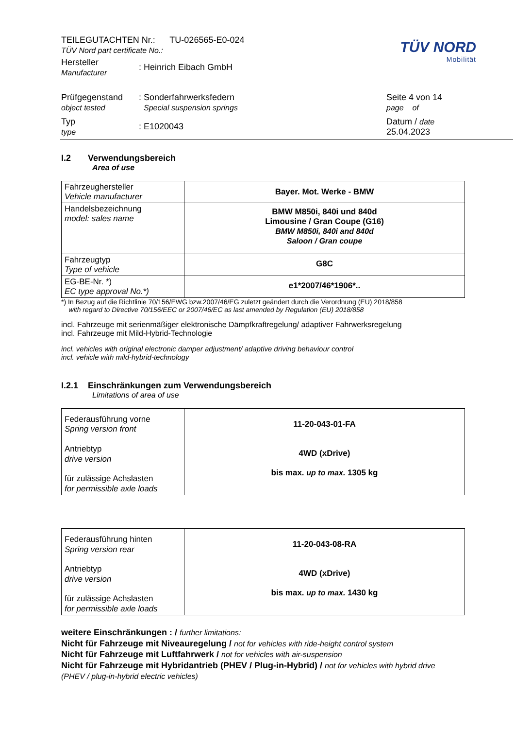TÜV NORD
Mobilität
| TEILEGUTACHTEN Nr.: TU-026565-E0-024 TÜV Nord part certificate No.: | | |
| Hersteller Manufacturer | : Heinrich Eibach GmbH | |
| Prüfgegenstand object tested | : Sonderfahrwerksfedern Special suspension springs | Seite 4 von 14 page of |
| Typ type | : E1020043 | Datum / date 25.04.2023 |
I.2 Verwendungsbereich
Area of use
| Fahrzeughersteller Vehicle manufacturer | Bayer. Mot. Werke - BMW |
| Handelsbezeichnung model: sales name | BMW M850i, 840i und 840d Limousine / Gran Coupe (G16) BMW M850i, 840i and 840d Saloon / Gran coupe |
| Fahrzeugtyp Type of vehicle | G8C |
| EG-BE-Nr. *) EC type approval No.*) | e1*2007/46*1906*.. |
*) In Bezug auf die Richtlinie 70/156/EWG bzw.2007/46/EG zuletzt geändert durch die Verordnung (EU) 2018/858
with regard to Directive 70/156/EEC or 2007/46/EC as last amended by Regulation (EU) 2018/858
incl. Fahrzeuge mit serienmäßiger elektronische Dämpfkraftregelung/ adaptiver Fahrwerksregelung
incl. Fahrzeuge mit Mild-Hybrid-Technologie
incl. vehicles with original electronic damper adjustment/ adaptive driving behaviour control
incl. vehicle with mild-hybrid-technology
I.2.1 Einschränkungen zum Verwendungsbereich
Limitations of area of use
| Federausführung vorne Spring version front Antriebtyp drive version für zulässige Achslasten for permissible axle loads | 11-20-043-01-FA 4WD (xDrive) bis max. up to max. 1305 kg |
| Federausführung hinten Spring version rear Antriebtyp drive version für zulässige Achslasten for permissible axle loads | 11-20-043-08-RA 4WD (xDrive) bis max. up to max. 1430 kg |
weitere Einschränkungen : / further limitations:
Nicht für Fahrzeuge mit Niveauregelung / not for vehicles with ride-height control system
Nicht für Fahrzeuge mit Luftfahrwerk / not for vehicles with air-suspension
Nicht für Fahrzeuge mit Hybridantrieb (PHEV / Plug-in-Hybrid) / not for vehicles with hybrid drive
(PHEV / plug-in-hybrid electric vehicles)